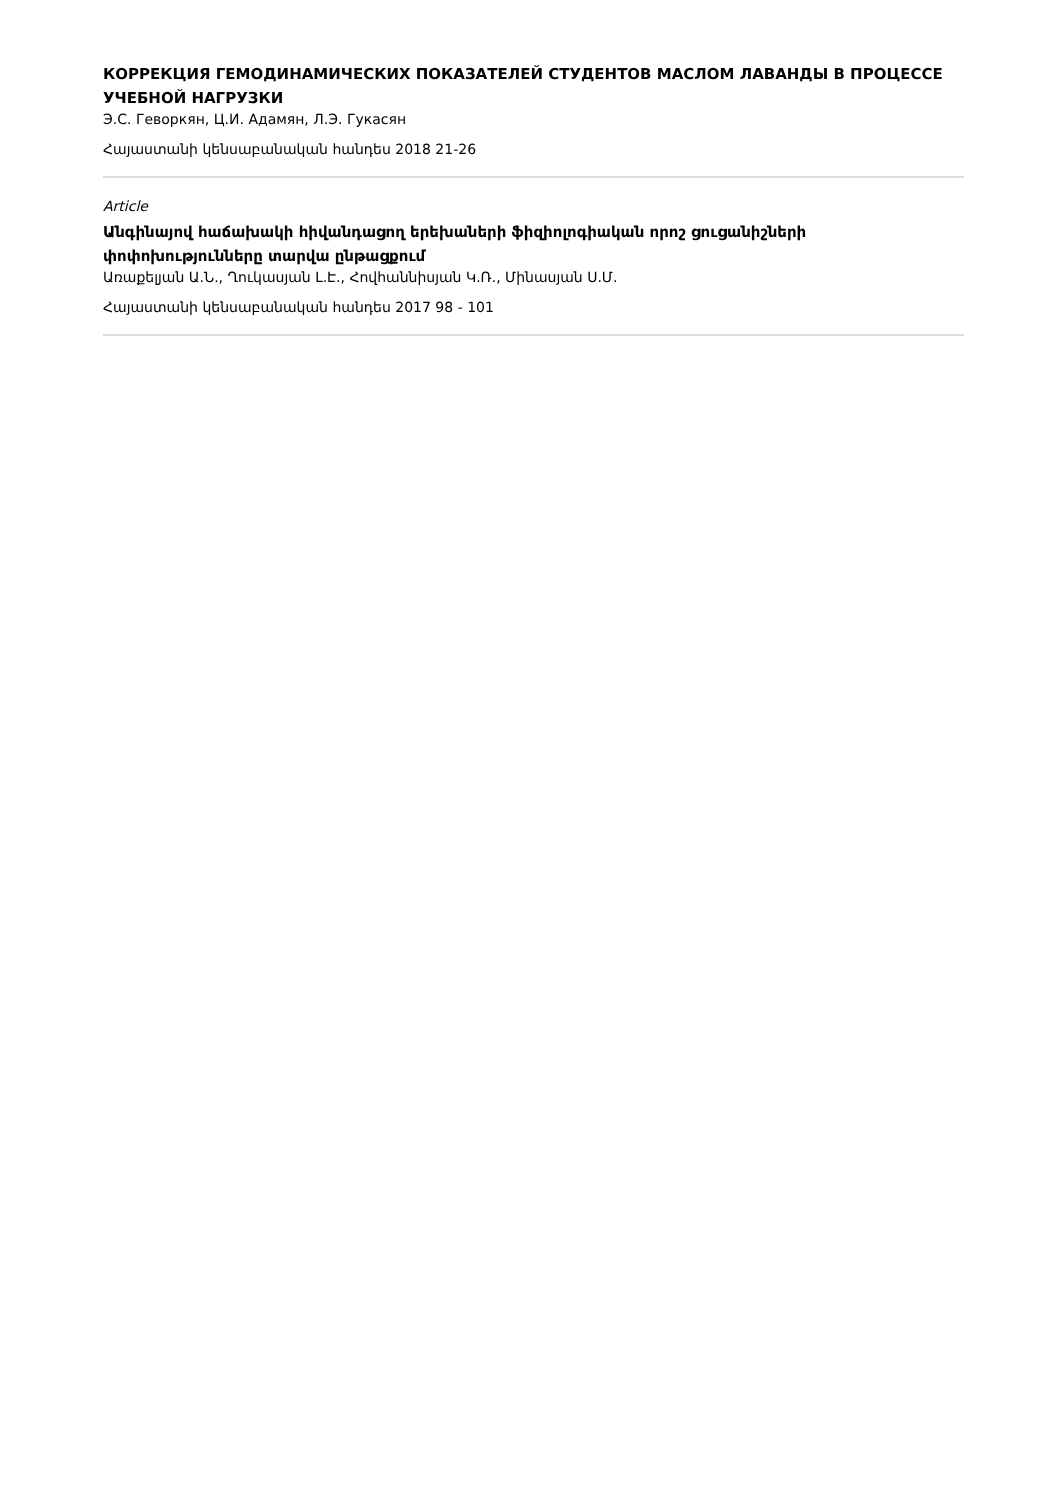КОРРЕКЦИЯ ГЕМОДИНАМИЧЕСКИХ ПОКАЗАТЕЛЕЙ СТУДЕНТОВ МАСЛОМ ЛАВАНДЫ В ПРОЦЕССЕ УЧЕБНОЙ НАГРУЗКИ
Э.С. Геворкян, Ц.И. Адамян, Л.Э. Гукасян
Հայաստանի կենսաբանական հանդես 2018 21-26
Article
Անգինայով հաճախակի հիվանդացող երեխաների ֆիզիոլոգիական որոշ ցուցանիշների փոփոխությունները տարվա ընթացքում
Առաքելյան Ա.Ն., Ղուկասյան Լ.Է., Հովհաննիսյան Կ.Ռ., Մինասյան Ս.Մ.
Հայաստանի կենսաբանական հանդես 2017 98 - 101